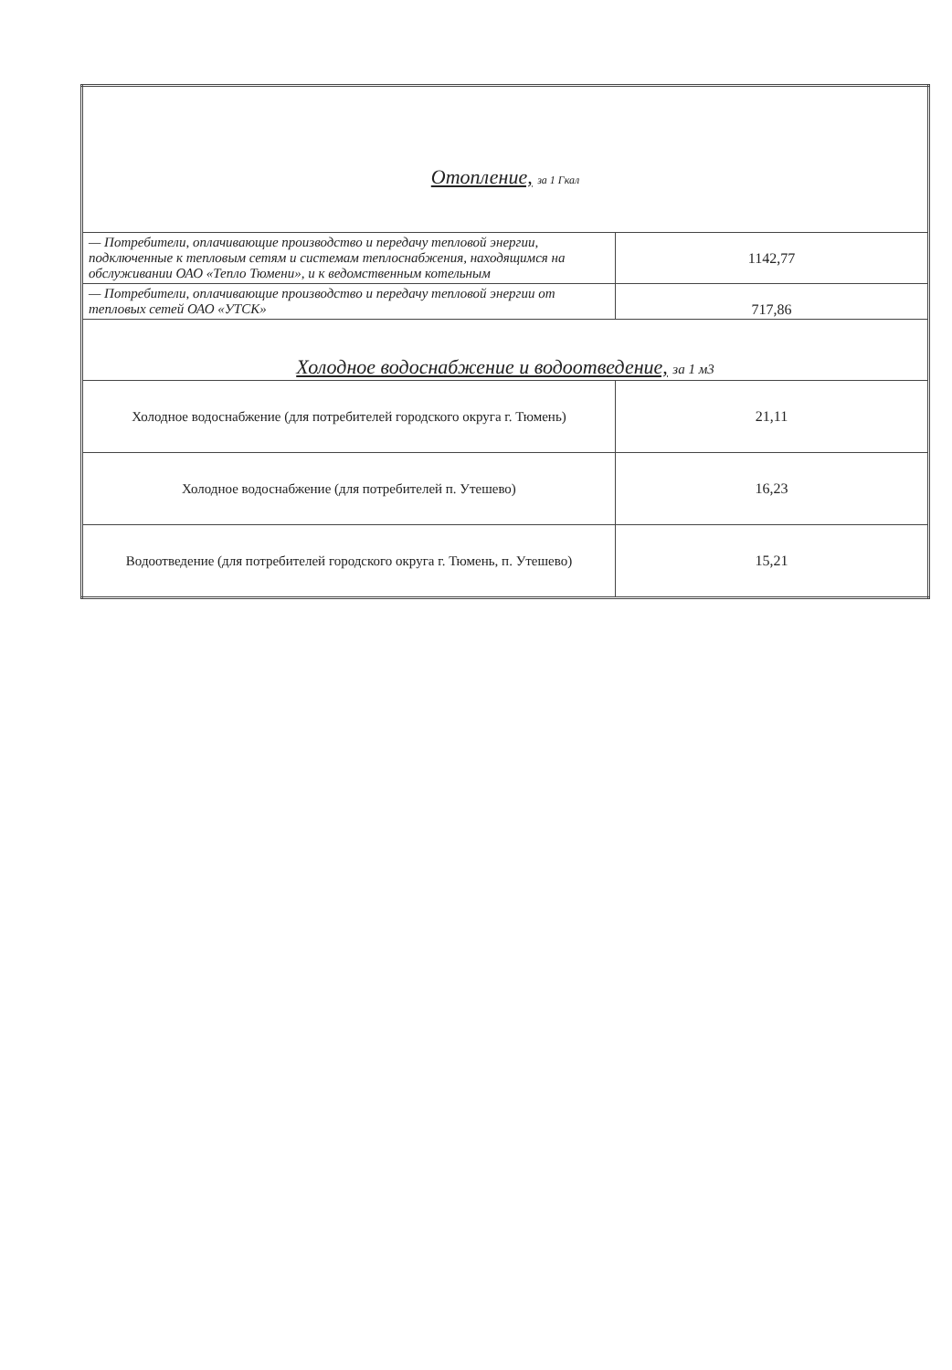| Отопление, за 1 Гкал | |
| — Потребители, оплачивающие производство и передачу тепловой энергии, подключенные к тепловым сетям и системам теплоснабжения, находящимся на обслуживании ОАО «Тепло Тюмени», и к ведомственным котельным | 1142,77 |
| — Потребители, оплачивающие производство и передачу тепловой энергии от тепловых сетей ОАО «УТСК» | 717,86 |
| Холодное водоснабжение и водоотведение, за 1 м3 | |
| Холодное водоснабжение (для потребителей городского округа г. Тюмень) | 21,11 |
| Холодное водоснабжение (для потребителей п. Утешево) | 16,23 |
| Водоотведение (для потребителей городского округа г. Тюмень, п. Утешево) | 15,21 |